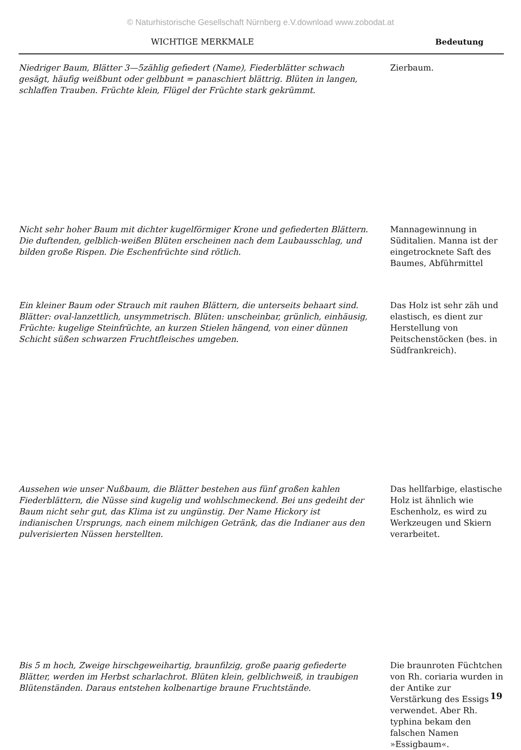© Naturhistorische Gesellschaft Nürnberg e.V.download www.zobodat.at
| WICHTIGE MERKMALE | Bedeutung |
| --- | --- |
| Niedriger Baum, Blätter 3—5zählig gefiedert (Name), Fiederblätter schwach gesägt, häufig weißbunt oder gelbbunt = panaschiert blättrig. Blüten in langen, schlaffen Trauben. Früchte klein, Flügel der Früchte stark gekrümmt. | Zierbaum. |
| Nicht sehr hoher Baum mit dichter kugelförmiger Krone und gefiederten Blättern. Die duftenden, gelblich-weißen Blüten erscheinen nach dem Laubausschlag, und bilden große Rispen. Die Eschenfrüchte sind rötlich. | Mannagewinnung in Süditalien. Manna ist der eingetrocknete Saft des Baumes, Abführmittel |
| Ein kleiner Baum oder Strauch mit rauhen Blättern, die unterseits behaart sind. Blätter: oval-lanzettlich, unsymmetrisch. Blüten: unscheinbar, grünlich, einhäusig, Früchte: kugelige Steinfrüchte, an kurzen Stielen hängend, von einer dünnen Schicht süßen schwarzen Fruchtfleisches umgeben. | Das Holz ist sehr zäh und elastisch, es dient zur Herstellung von Peitschenstöcken (bes. in Südfrankreich). |
| Aussehen wie unser Nußbaum, die Blätter bestehen aus fünf großen kahlen Fiederblättern, die Nüsse sind kugelig und wohlschmeckend. Bei uns gedeiht der Baum nicht sehr gut, das Klima ist zu ungünstig. Der Name Hickory ist indianischen Ursprungs, nach einem milchigen Getränk, das die Indianer aus den pulverisierten Nüssen herstellten. | Das hellfarbige, elastische Holz ist ähnlich wie Eschenholz, es wird zu Werkzeugen und Skiern verarbeitet. |
| Bis 5 m hoch, Zweige hirschgeweihartig, braunfilzig, große paarig gefiederte Blätter, werden im Herbst scharlachrot. Blüten klein, gelblichweiß, in traubigen Blütenständen. Daraus entstehen kolbenartige braune Fruchtstände. | Die braunroten Füchtchen von Rh. coriaria wurden in der Antike zur Verstärkung des Essigs verwendet. Aber Rh. typhina bekam den falschen Namen »Essigbaum«. |
19